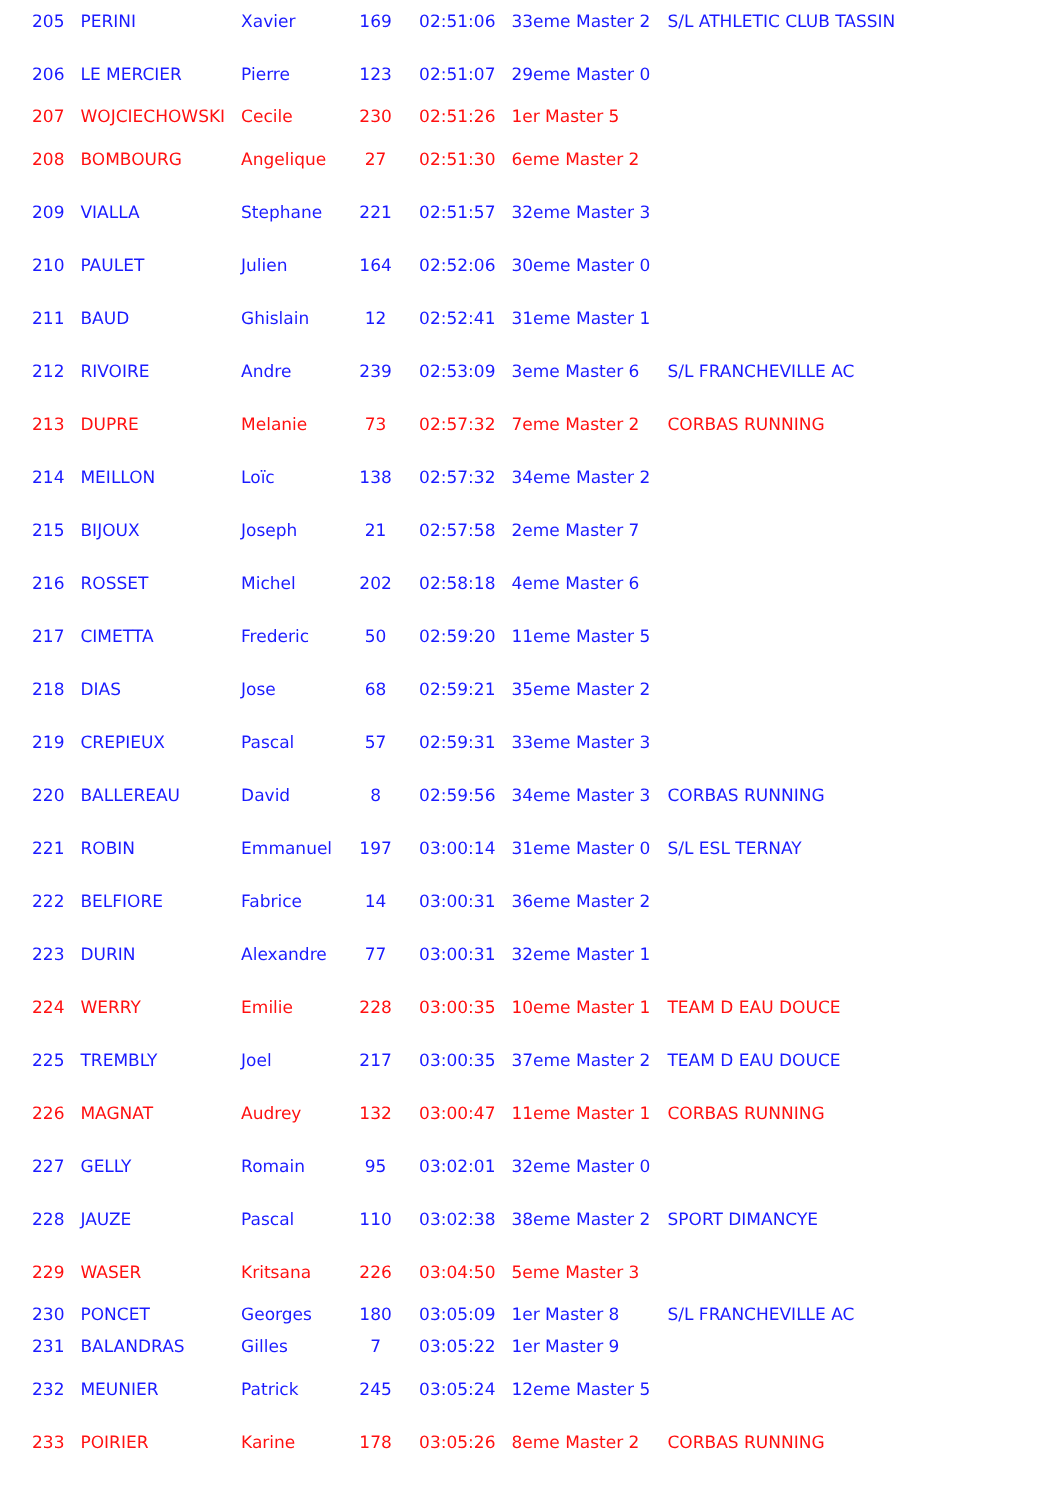| 205 | PERINI | Xavier | 169 | 02:51:06 | 33eme Master 2 | S/L ATHLETIC CLUB TASSIN |
| 206 | LE MERCIER | Pierre | 123 | 02:51:07 | 29eme Master 0 | |
| 207 | WOJCIECHOWSKI | Cecile | 230 | 02:51:26 | 1er Master 5 | |
| 208 | BOMBOURG | Angelique | 27 | 02:51:30 | 6eme Master 2 | |
| 209 | VIALLA | Stephane | 221 | 02:51:57 | 32eme Master 3 | |
| 210 | PAULET | Julien | 164 | 02:52:06 | 30eme Master 0 | |
| 211 | BAUD | Ghislain | 12 | 02:52:41 | 31eme Master 1 | |
| 212 | RIVOIRE | Andre | 239 | 02:53:09 | 3eme Master 6 | S/L FRANCHEVILLE AC |
| 213 | DUPRE | Melanie | 73 | 02:57:32 | 7eme Master 2 | CORBAS RUNNING |
| 214 | MEILLON | Loïc | 138 | 02:57:32 | 34eme Master 2 | |
| 215 | BIJOUX | Joseph | 21 | 02:57:58 | 2eme Master 7 | |
| 216 | ROSSET | Michel | 202 | 02:58:18 | 4eme Master 6 | |
| 217 | CIMETTA | Frederic | 50 | 02:59:20 | 11eme Master 5 | |
| 218 | DIAS | Jose | 68 | 02:59:21 | 35eme Master 2 | |
| 219 | CREPIEUX | Pascal | 57 | 02:59:31 | 33eme Master 3 | |
| 220 | BALLEREAU | David | 8 | 02:59:56 | 34eme Master 3 | CORBAS RUNNING |
| 221 | ROBIN | Emmanuel | 197 | 03:00:14 | 31eme Master 0 | S/L ESL TERNAY |
| 222 | BELFIORE | Fabrice | 14 | 03:00:31 | 36eme Master 2 | |
| 223 | DURIN | Alexandre | 77 | 03:00:31 | 32eme Master 1 | |
| 224 | WERRY | Emilie | 228 | 03:00:35 | 10eme Master 1 | TEAM D EAU DOUCE |
| 225 | TREMBLY | Joel | 217 | 03:00:35 | 37eme Master 2 | TEAM D EAU DOUCE |
| 226 | MAGNAT | Audrey | 132 | 03:00:47 | 11eme Master 1 | CORBAS RUNNING |
| 227 | GELLY | Romain | 95 | 03:02:01 | 32eme Master 0 | |
| 228 | JAUZE | Pascal | 110 | 03:02:38 | 38eme Master 2 | SPORT DIMANCYE |
| 229 | WASER | Kritsana | 226 | 03:04:50 | 5eme Master 3 | |
| 230 | PONCET | Georges | 180 | 03:05:09 | 1er Master 8 | S/L FRANCHEVILLE AC |
| 231 | BALANDRAS | Gilles | 7 | 03:05:22 | 1er Master 9 | |
| 232 | MEUNIER | Patrick | 245 | 03:05:24 | 12eme Master 5 | |
| 233 | POIRIER | Karine | 178 | 03:05:26 | 8eme Master 2 | CORBAS RUNNING |